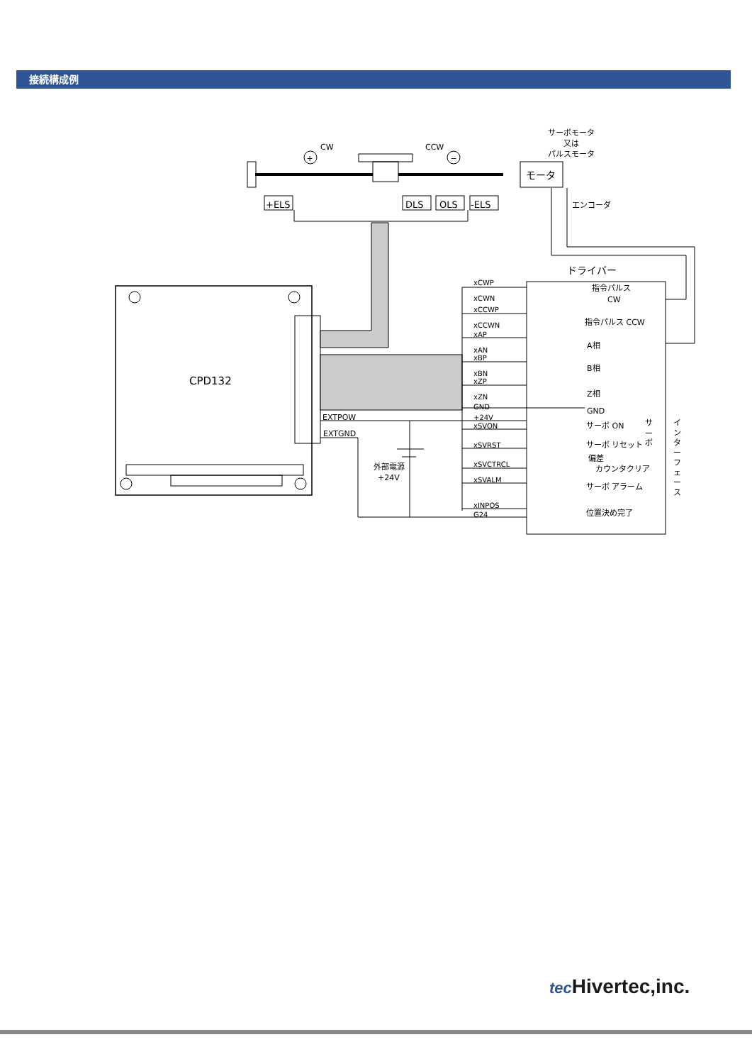接続構成例
CW
CCW
+
−
モータ
サーボモータ
又は
パルスモータ
エンコーダ
+ELS
DLS
OLS
-ELS
CPD132
ドライバー
EXTPOW
EXTGND
外部電源
+24V
xCWP
xCWN
xCCWP
xCCWN
xAP
xAN
xBP
xBN
xZP
xZN
GND
+24V
xSVON
xSVRST
xSVCTRCL
xSVALM
xINPOS
G24
指令パルス
CW
指令パルス CCW
A相
B相
Z相
GND
サーボ ON
サーボ リセット
偏差
カウンタクリア
サーボ アラーム
位置決め完了
サ
ー
ボ
イ
ン
タ
ー
フ
ェ
ー
ス
tec Hivertec,inc.